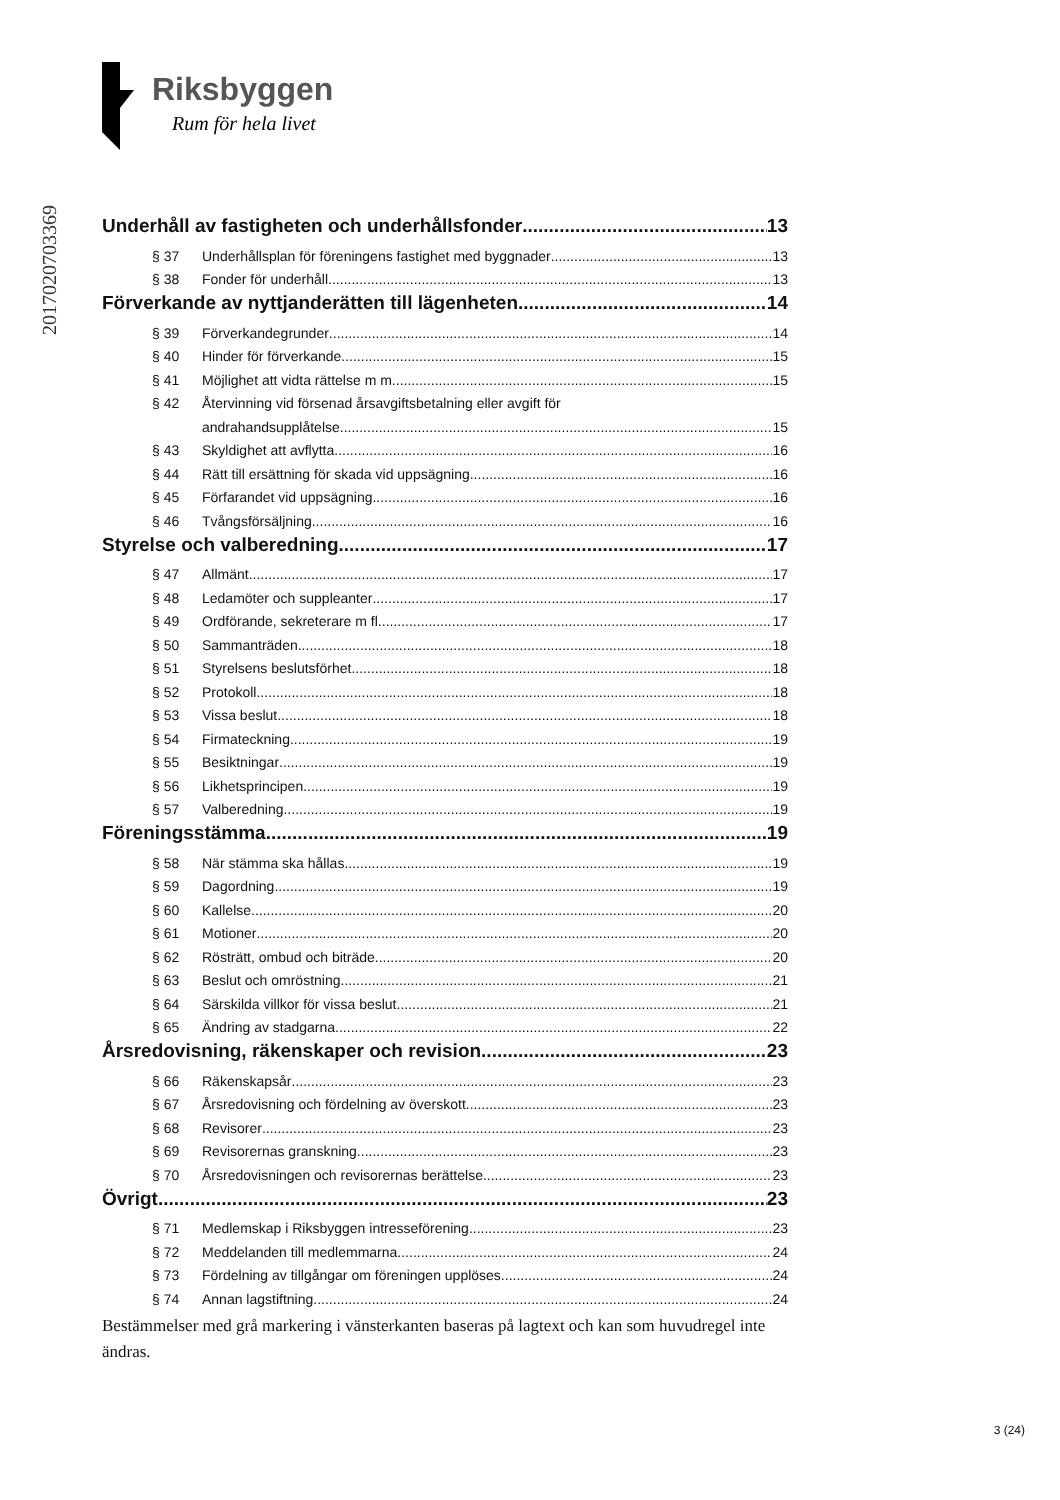Riksbyggen
Rum för hela livet
2017020703369
Underhåll av fastigheten och underhållsfonder 13
§ 37 Underhållsplan för föreningens fastighet med byggnader 13
§ 38 Fonder för underhåll 13
Förverkande av nyttjanderätten till lägenheten 14
§ 39 Förverkandegrunder 14
§ 40 Hinder för förverkande 15
§ 41 Möjlighet att vidta rättelse m m 15
§ 42 Återvinning vid försenad årsavgiftsbetalning eller avgift för
andrahandsupplåtelse 15
§ 43 Skyldighet att avflytta 16
§ 44 Rätt till ersättning för skada vid uppsägning 16
§ 45 Förfarandet vid uppsägning 16
§ 46 Tvångsförsäljning 16
Styrelse och valberedning 17
§ 47 Allmänt 17
§ 48 Ledamöter och suppleanter 17
§ 49 Ordförande, sekreterare m fl 17
§ 50 Sammanträden 18
§ 51 Styrelsens beslutsförhet 18
§ 52 Protokoll 18
§ 53 Vissa beslut 18
§ 54 Firmateckning 19
§ 55 Besiktningar 19
§ 56 Likhetsprincipen 19
§ 57 Valberedning 19
Föreningsstämma 19
§ 58 När stämma ska hållas 19
§ 59 Dagordning 19
§ 60 Kallelse 20
§ 61 Motioner 20
§ 62 Rösträtt, ombud och biträde 20
§ 63 Beslut och omröstning 21
§ 64 Särskilda villkor för vissa beslut 21
§ 65 Ändring av stadgarna 22
Årsredovisning, räkenskaper och revision 23
§ 66 Räkenskapsår 23
§ 67 Årsredovisning och fördelning av överskott 23
§ 68 Revisorer 23
§ 69 Revisorernas granskning 23
§ 70 Årsredovisningen och revisorernas berättelse 23
Övrigt 23
§ 71 Medlemskap i Riksbyggen intresseförening 23
§ 72 Meddelanden till medlemmarna 24
§ 73 Fördelning av tillgångar om föreningen upplöses 24
§ 74 Annan lagstiftning 24
Bestämmelser med grå markering i vänsterkanten baseras på lagtext och kan som huvudregel inte ändras.
3 (24)